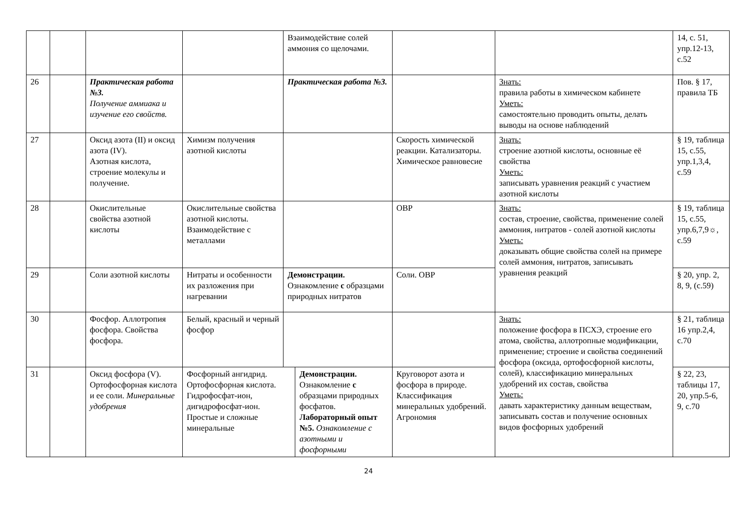| | | | | Взаимодействие солей аммония со щелочами. | | | | 14, с. 51, упр.12-13, с.52 |
| 26 | | Практическая работа №3. Получение аммиака и изучение его свойств. | | Практическая работа №3. | | | Знать: правила работы в химическом кабинете Уметь: самостоятельно проводить опыты, делать выводы на основе наблюдений | Пов. § 17, правила ТБ |
| 27 | | Оксид азота (II) и оксид азота (IV). Азотная кислота, строение молекулы и получение. | Химизм получения азотной кислоты | | | Скорость химической реакции. Катализаторы. Химическое равновесие | Знать: строение азотной кислоты, основные её свойства Уметь: записывать уравнения реакций с участием азотной кислоты | § 19, таблица 15, с.55, упр.1,3,4, с.59 |
| 28 | | Окислительные свойства азотной кислоты | Окислительные свойства азотной кислоты. Взаимодействие с металлами | | | ОВР | Знать: состав, строение, свойства, применение солей аммония, нитратов - солей азотной кислоты Уметь: доказывать общие свойства солей на примере солей аммония, нитратов, записывать уравнения реакций | § 19, таблица 15, с.55, упр.6,7,9☼, с.59 |
| 29 | | Соли азотной кислоты | Нитраты и особенности их разложения при нагревании | Демонстрации. Ознакомление с образцами природных нитратов | | Соли. ОВР | | § 20, упр. 2, 8, 9, (с.59) |
| 30 | | Фосфор. Аллотропия фосфора. Свойства фосфора. | Белый, красный и черный фосфор | | | | Знать: положение фосфора в ПСХЭ, строение его атома, свойства, аллотропные модификации, применение; строение и свойства соединений фосфора (оксида, ортофосфорной кислоты, солей), классификацию минеральных удобрений их состав, свойства Уметь: давать характеристику данным веществам, записывать состав и получение основных видов фосфорных удобрений | § 21, таблица 16 упр.2,4, с.70 |
| 31 | | Оксид фосфора (V). Ортофосфорная кислота и ее соли. Минеральные удобрения | Фосфорный ангидрид. Ортофосфорная кислота. Гидрофосфат-ион, дигидрофосфат-ион. Простые и сложные минеральные | | Демонстрации. Ознакомление с образцами природных фосфатов. Лабораторный опыт №5. Ознакомление с азотными и фосфорными | Круговорот азота и фосфора в природе. Классификация минеральных удобрений. Агрономия | | § 22, 23, таблицы 17, 20, упр.5-6, 9, с.70 |
24